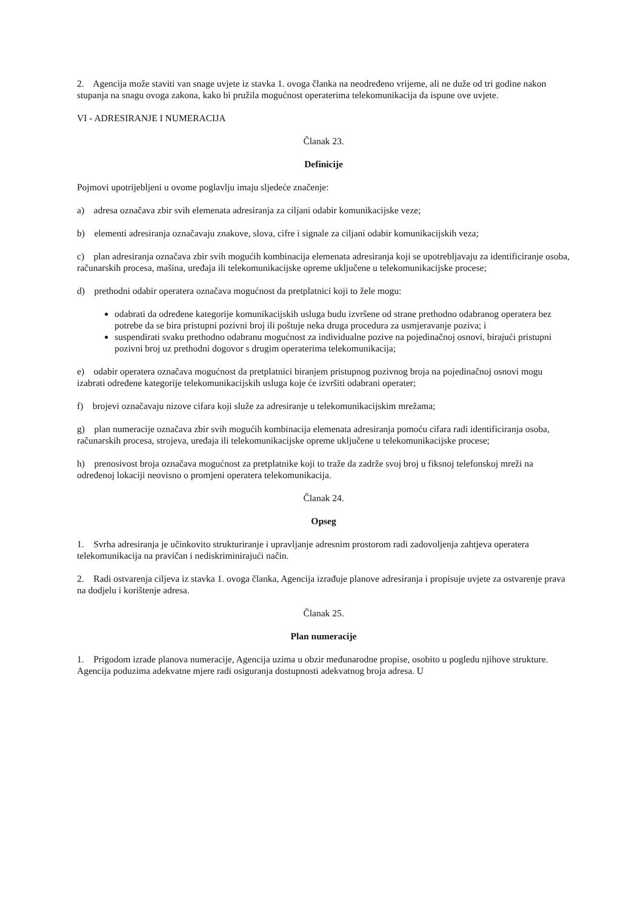2. Agencija može staviti van snage uvjete iz stavka 1. ovoga članka na neodređeno vrijeme, ali ne duže od tri godine nakon stupanja na snagu ovoga zakona, kako bi pružila mogućnost operaterima telekomunikacija da ispune ove uvjete.
VI - ADRESIRANJE I NUMERACIJA
Članak 23.
Definicije
Pojmovi upotrijebljeni u ovome poglavlju imaju sljedeće značenje:
a) adresa označava zbir svih elemenata adresiranja za ciljani odabir komunikacijske veze;
b) elementi adresiranja označavaju znakove, slova, cifre i signale za ciljani odabir komunikacijskih veza;
c) plan adresiranja označava zbir svih mogućih kombinacija elemenata adresiranja koji se upotrebljavaju za identificiranje osoba, računarskih procesa, mašina, uređaja ili telekomunikacijske opreme uključene u telekomunikacijske procese;
d) prethodni odabir operatera označava mogućnost da pretplatnici koji to žele mogu:
odabrati da određene kategorije komunikacijskih usluga budu izvršene od strane prethodno odabranog operatera bez potrebe da se bira pristupni pozivni broj ili poštuje neka druga procedura za usmjeravanje poziva; i
suspendirati svaku prethodno odabranu mogućnost za individualne pozive na pojedinačnoj osnovi, birajući pristupni pozivni broj uz prethodni dogovor s drugim operaterima telekomunikacija;
e) odabir operatera označava mogućnost da pretplatnici biranjem pristupnog pozivnog broja na pojedinačnoj osnovi mogu izabrati određene kategorije telekomunikacijskih usluga koje će izvršiti odabrani operater;
f) brojevi označavaju nizove cifara koji služe za adresiranje u telekomunikacijskim mrežama;
g) plan numeracije označava zbir svih mogućih kombinacija elemenata adresiranja pomoću cifara radi identificiranja osoba, računarskih procesa, strojeva, uređaja ili telekomunikacijske opreme uključene u telekomunikacijske procese;
h) prenosivost broja označava mogućnost za pretplatnike koji to traže da zadrže svoj broj u fiksnoj telefonskoj mreži na određenoj lokaciji neovisno o promjeni operatera telekomunikacija.
Članak 24.
Opseg
1. Svrha adresiranja je učinkovito strukturiranje i upravljanje adresnim prostorom radi zadovoljenja zahtjeva operatera telekomunikacija na pravičan i nediskriminirajući način.
2. Radi ostvarenja ciljeva iz stavka 1. ovoga članka, Agencija izrađuje planove adresiranja i propisuje uvjete za ostvarenje prava na dodjelu i korištenje adresa.
Članak 25.
Plan numeracije
1. Prigodom izrade planova numeracije, Agencija uzima u obzir međunarodne propise, osobito u pogledu njihove strukture. Agencija poduzima adekvatne mjere radi osiguranja dostupnosti adekvatnog broja adresa. U